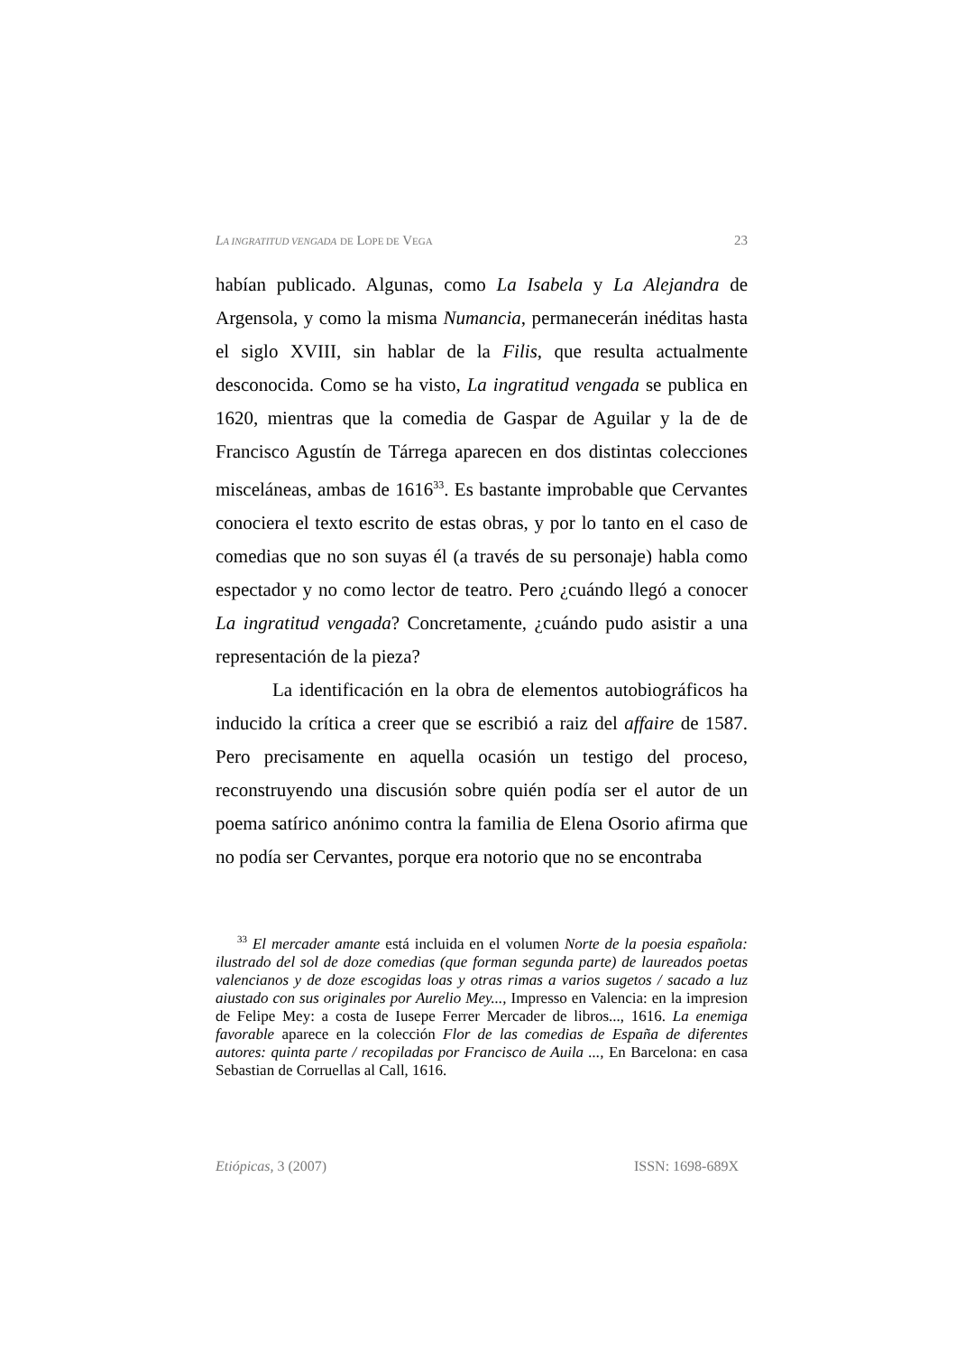LA INGRATITUD VENGADA DE LOPE DE VEGA 23
habían publicado. Algunas, como La Isabela y La Alejandra de Argensola, y como la misma Numancia, permanecerán inéditas hasta el siglo XVIII, sin hablar de la Filis, que resulta actualmente desconocida. Como se ha visto, La ingratitud vengada se publica en 1620, mientras que la comedia de Gaspar de Aguilar y la de de Francisco Agustín de Tárrega aparecen en dos distintas colecciones misceláneas, ambas de 1616<sup>33</sup>. Es bastante improbable que Cervantes conociera el texto escrito de estas obras, y por lo tanto en el caso de comedias que no son suyas él (a través de su personaje) habla como espectador y no como lector de teatro. Pero ¿cuándo llegó a conocer La ingratitud vengada? Concretamente, ¿cuándo pudo asistir a una representación de la pieza?
La identificación en la obra de elementos autobiográficos ha inducido la crítica a creer que se escribió a raiz del affaire de 1587. Pero precisamente en aquella ocasión un testigo del proceso, reconstruyendo una discusión sobre quién podía ser el autor de un poema satírico anónimo contra la familia de Elena Osorio afirma que no podía ser Cervantes, porque era notorio que no se encontraba
<sup>33</sup> El mercader amante está incluida en el volumen Norte de la poesia española: ilustrado del sol de doze comedias (que forman segunda parte) de laureados poetas valencianos y de doze escogidas loas y otras rimas a varios sugetos / sacado a luz aiustado con sus originales por Aurelio Mey..., Impresso en Valencia: en la impresion de Felipe Mey: a costa de Iusepe Ferrer Mercader de libros..., 1616. La enemiga favorable aparece en la colección Flor de las comedias de España de diferentes autores: quinta parte / recopiladas por Francisco de Auila ..., En Barcelona: en casa Sebastian de Corruellas al Call, 1616.
Etiópicas, 3 (2007) ISSN: 1698-689X